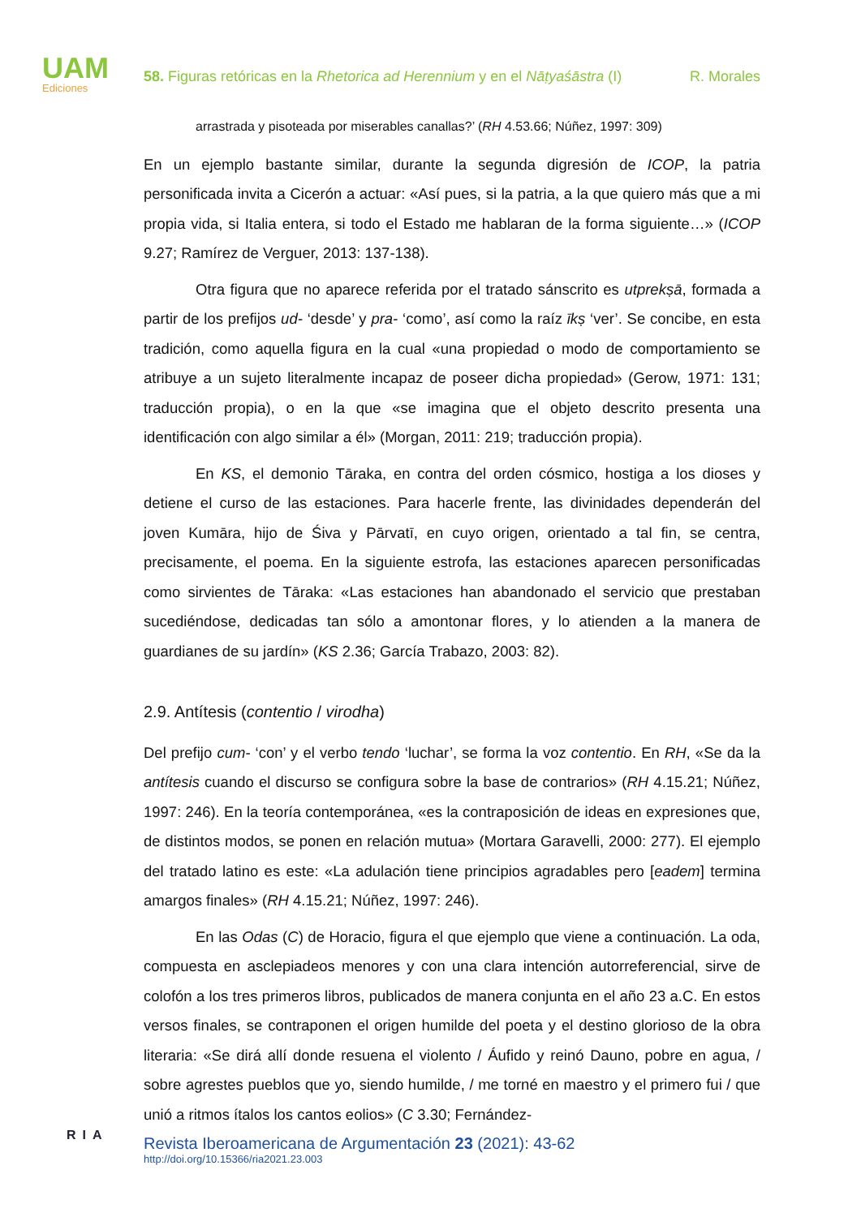UAM
Ediciones
58. Figuras retóricas en la Rhetorica ad Herennium y en el Nāṭyaśāstra (I) R. Morales
arrastrada y pisoteada por miserables canallas?’ (RH 4.53.66; Núñez, 1997: 309)
En un ejemplo bastante similar, durante la segunda digresión de ICOP, la patria personificada invita a Cicerón a actuar: «Así pues, si la patria, a la que quiero más que a mi propia vida, si Italia entera, si todo el Estado me hablaran de la forma siguiente…» (ICOP 9.27; Ramírez de Verguer, 2013: 137-138).
Otra figura que no aparece referida por el tratado sánscrito es utprekṣā, formada a partir de los prefijos ud- ‘desde’ y pra- ‘como’, así como la raíz īkṣ ‘ver’. Se concibe, en esta tradición, como aquella figura en la cual «una propiedad o modo de comportamiento se atribuye a un sujeto literalmente incapaz de poseer dicha propiedad» (Gerow, 1971: 131; traducción propia), o en la que «se imagina que el objeto descrito presenta una identificación con algo similar a él» (Morgan, 2011: 219; traducción propia).
En KS, el demonio Tāraka, en contra del orden cósmico, hostiga a los dioses y detiene el curso de las estaciones. Para hacerle frente, las divinidades dependerán del joven Kumāra, hijo de Śiva y Pārvatī, en cuyo origen, orientado a tal fin, se centra, precisamente, el poema. En la siguiente estrofa, las estaciones aparecen personificadas como sirvientes de Tāraka: «Las estaciones han abandonado el servicio que prestaban sucediéndose, dedicadas tan sólo a amontonar flores, y lo atienden a la manera de guardianes de su jardín» (KS 2.36; García Trabazo, 2003: 82).
2.9. Antítesis (contentio / virodha)
Del prefijo cum- ‘con’ y el verbo tendo ‘luchar’, se forma la voz contentio. En RH, «Se da la antítesis cuando el discurso se configura sobre la base de contrarios» (RH 4.15.21; Núñez, 1997: 246). En la teoría contemporánea, «es la contraposición de ideas en expresiones que, de distintos modos, se ponen en relación mutua» (Mortara Garavelli, 2000: 277). El ejemplo del tratado latino es este: «La adulación tiene principios agradables pero [eadem] termina amargos finales» (RH 4.15.21; Núñez, 1997: 246).
En las Odas (C) de Horacio, figura el que ejemplo que viene a continuación. La oda, compuesta en asclepiadeos menores y con una clara intención autorreferencial, sirve de colofón a los tres primeros libros, publicados de manera conjunta en el año 23 a.C. En estos versos finales, se contraponen el origen humilde del poeta y el destino glorioso de la obra literaria: «Se dirá allí donde resuena el violento / Áufido y reinó Dauno, pobre en agua, / sobre agrestes pueblos que yo, siendo humilde, / me torné en maestro y el primero fui / que unió a ritmos ítalos los cantos eolios» (C 3.30; Fernández-
RIA
Revista Iberoamericana de Argumentación 23 (2021): 43-62
http://doi.org/10.15366/ria2021.23.003